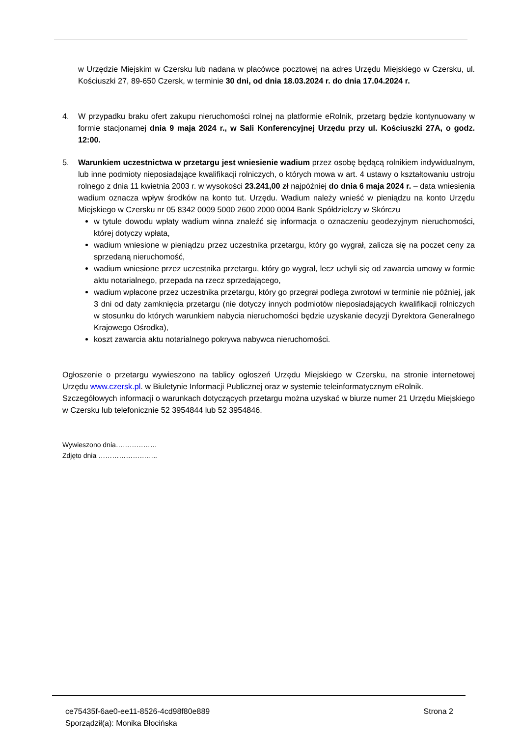w Urzędzie Miejskim w Czersku lub nadana w placówce pocztowej na adres Urzędu Miejskiego w Czersku, ul. Kościuszki 27, 89-650 Czersk, w terminie 30 dni, od dnia 18.03.2024 r. do dnia 17.04.2024 r.
4. W przypadku braku ofert zakupu nieruchomości rolnej na platformie eRolnik, przetarg będzie kontynuowany w formie stacjonarnej dnia 9 maja 2024 r., w Sali Konferencyjnej Urzędu przy ul. Kościuszki 27A, o godz. 12:00.
5. Warunkiem uczestnictwa w przetargu jest wniesienie wadium przez osobę będącą rolnikiem indywidualnym, lub inne podmioty nieposiadające kwalifikacji rolniczych, o których mowa w art. 4 ustawy o kształtowaniu ustroju rolnego z dnia 11 kwietnia 2003 r. w wysokości 23.241,00 zł najpóźniej do dnia 6 maja 2024 r. – data wniesienia wadium oznacza wpływ środków na konto tut. Urzędu. Wadium należy wnieść w pieniądzu na konto Urzędu Miejskiego w Czersku nr 05 8342 0009 5000 2600 2000 0004 Bank Spółdzielczy w Skórczu
w tytule dowodu wpłaty wadium winna znaleźć się informacja o oznaczeniu geodezyjnym nieruchomości, której dotyczy wpłata,
wadium wniesione w pieniądzu przez uczestnika przetargu, który go wygrał, zalicza się na poczet ceny za sprzedaną nieruchomość,
wadium wniesione przez uczestnika przetargu, który go wygrał, lecz uchyli się od zawarcia umowy w formie aktu notarialnego, przepada na rzecz sprzedającego,
wadium wpłacone przez uczestnika przetargu, który go przegrał podlega zwrotowi w terminie nie później, jak 3 dni od daty zamknięcia przetargu (nie dotyczy innych podmiotów nieposiadających kwalifikacji rolniczych w stosunku do których warunkiem nabycia nieruchomości będzie uzyskanie decyzji Dyrektora Generalnego Krajowego Ośrodka),
koszt zawarcia aktu notarialnego pokrywa nabywca nieruchomości.
Ogłoszenie o przetargu wywieszono na tablicy ogłoszeń Urzędu Miejskiego w Czersku, na stronie internetowej Urzędu www.czersk.pl. w Biuletynie Informacji Publicznej oraz w systemie teleinformatycznym eRolnik.
Szczegółowych informacji o warunkach dotyczących przetargu można uzyskać w biurze numer 21 Urzędu Miejskiego w Czersku lub telefonicznie 52 3954844 lub 52 3954846.
Wywieszono dnia………………
Zdjęto dnia ……………………..
ce75435f-6ae0-ee11-8526-4cd98f80e889 Strona 2
Sporządził(a): Monika Błocińska